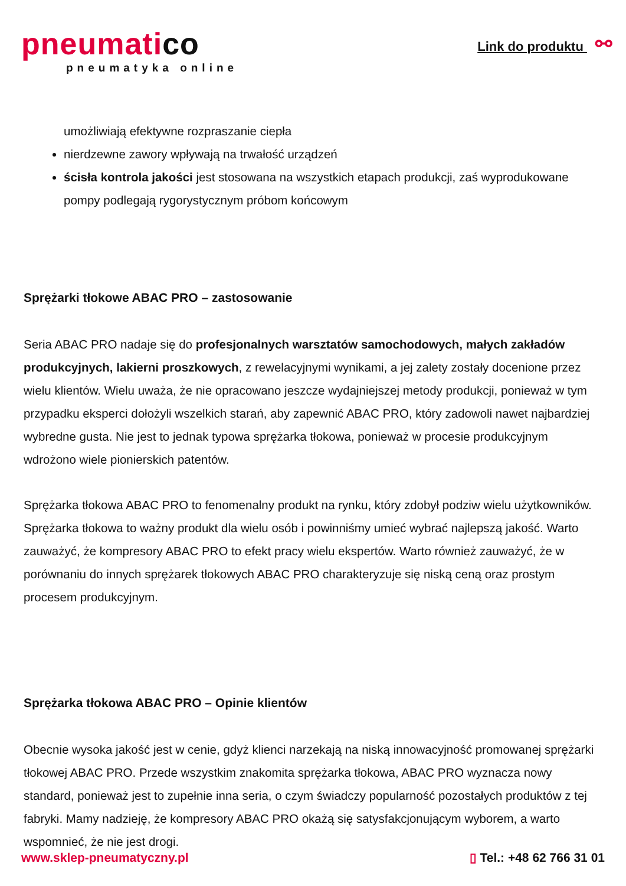pneumatico
pneumatyka online
Link do produktu ⚯
umożliwiają efektywne rozpraszanie ciepła
nierdzewne zawory wpływają na trwałość urządzeń
ścisła kontrola jakości jest stosowana na wszystkich etapach produkcji, zaś wyprodukowane pompy podlegają rygorystycznym próbom końcowym
Sprężarki tłokowe ABAC PRO – zastosowanie
Seria ABAC PRO nadaje się do profesjonalnych warsztatów samochodowych, małych zakładów produkcyjnych, lakierni proszkowych, z rewelacyjnymi wynikami, a jej zalety zostały docenione przez wielu klientów. Wielu uważa, że nie opracowano jeszcze wydajniejszej metody produkcji, ponieważ w tym przypadku eksperci dołożyli wszelkich starań, aby zapewnić ABAC PRO, który zadowoli nawet najbardziej wybredne gusta. Nie jest to jednak typowa sprężarka tłokowa, ponieważ w procesie produkcyjnym wdrożono wiele pionierskich patentów.
Sprężarka tłokowa ABAC PRO to fenomenalny produkt na rynku, który zdobył podziw wielu użytkowników. Sprężarka tłokowa to ważny produkt dla wielu osób i powinniśmy umieć wybrać najlepszą jakość. Warto zauważyć, że kompresory ABAC PRO to efekt pracy wielu ekspertów. Warto również zauważyć, że w porównaniu do innych sprężarek tłokowych ABAC PRO charakteryzuje się niską ceną oraz prostym procesem produkcyjnym.
Sprężarka tłokowa ABAC PRO – Opinie klientów
Obecnie wysoka jakość jest w cenie, gdyż klienci narzekają na niską innowacyjność promowanej sprężarki tłokowej ABAC PRO. Przede wszystkim znakomita sprężarka tłokowa, ABAC PRO wyznacza nowy standard, ponieważ jest to zupełnie inna seria, o czym świadczy popularność pozostałych produktów z tej fabryki. Mamy nadzieję, że kompresory ABAC PRO okażą się satysfakcjonującym wyborem, a warto wspomnieć, że nie jest drogi.
www.sklep-pneumatyczny.pl ▯ Tel.: +48 62 766 31 01